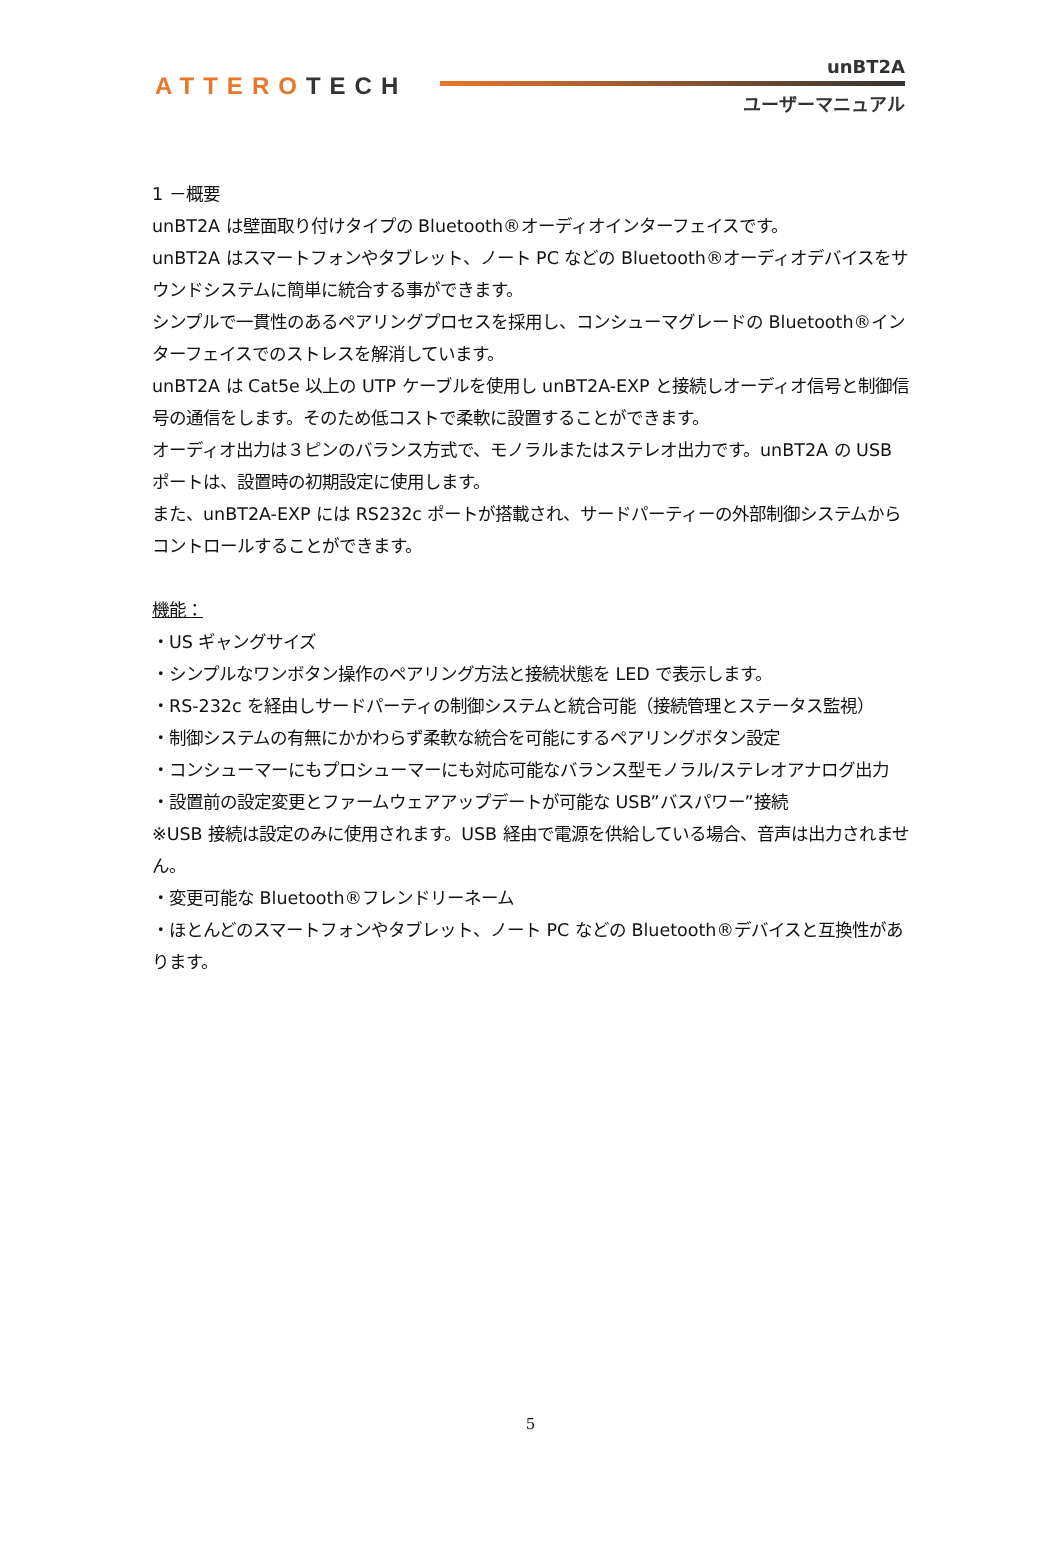ATTEROTECH
unBT2A
ユーザーマニュアル
1 －概要
unBT2A は壁面取り付けタイプの Bluetooth®オーディオインターフェイスです。
unBT2A はスマートフォンやタブレット、ノート PC などの Bluetooth®オーディオデバイスをサウンドシステムに簡単に統合する事ができます。
シンプルで一貫性のあるペアリングプロセスを採用し、コンシューマグレードの Bluetooth®インターフェイスでのストレスを解消しています。
unBT2A は Cat5e 以上の UTP ケーブルを使用し unBT2A-EXP と接続しオーディオ信号と制御信号の通信をします。そのため低コストで柔軟に設置することができます。
オーディオ出力は３ピンのバランス方式で、モノラルまたはステレオ出力です。unBT2A の USB ポートは、設置時の初期設定に使用します。
また、unBT2A-EXP には RS232c ポートが搭載され、サードパーティーの外部制御システムからコントロールすることができます。
機能：
・US ギャングサイズ
・シンプルなワンボタン操作のペアリング方法と接続状態を LED で表示します。
・RS-232c を経由しサードパーティの制御システムと統合可能（接続管理とステータス監視）
・制御システムの有無にかかわらず柔軟な統合を可能にするペアリングボタン設定
・コンシューマーにもプロシューマーにも対応可能なバランス型モノラル/ステレオアナログ出力
・設置前の設定変更とファームウェアアップデートが可能な USB”バスパワー”接続
※USB 接続は設定のみに使用されます。USB 経由で電源を供給している場合、音声は出力されません。
・変更可能な Bluetooth®フレンドリーネーム
・ほとんどのスマートフォンやタブレット、ノート PC などの Bluetooth®デバイスと互換性があります。
5